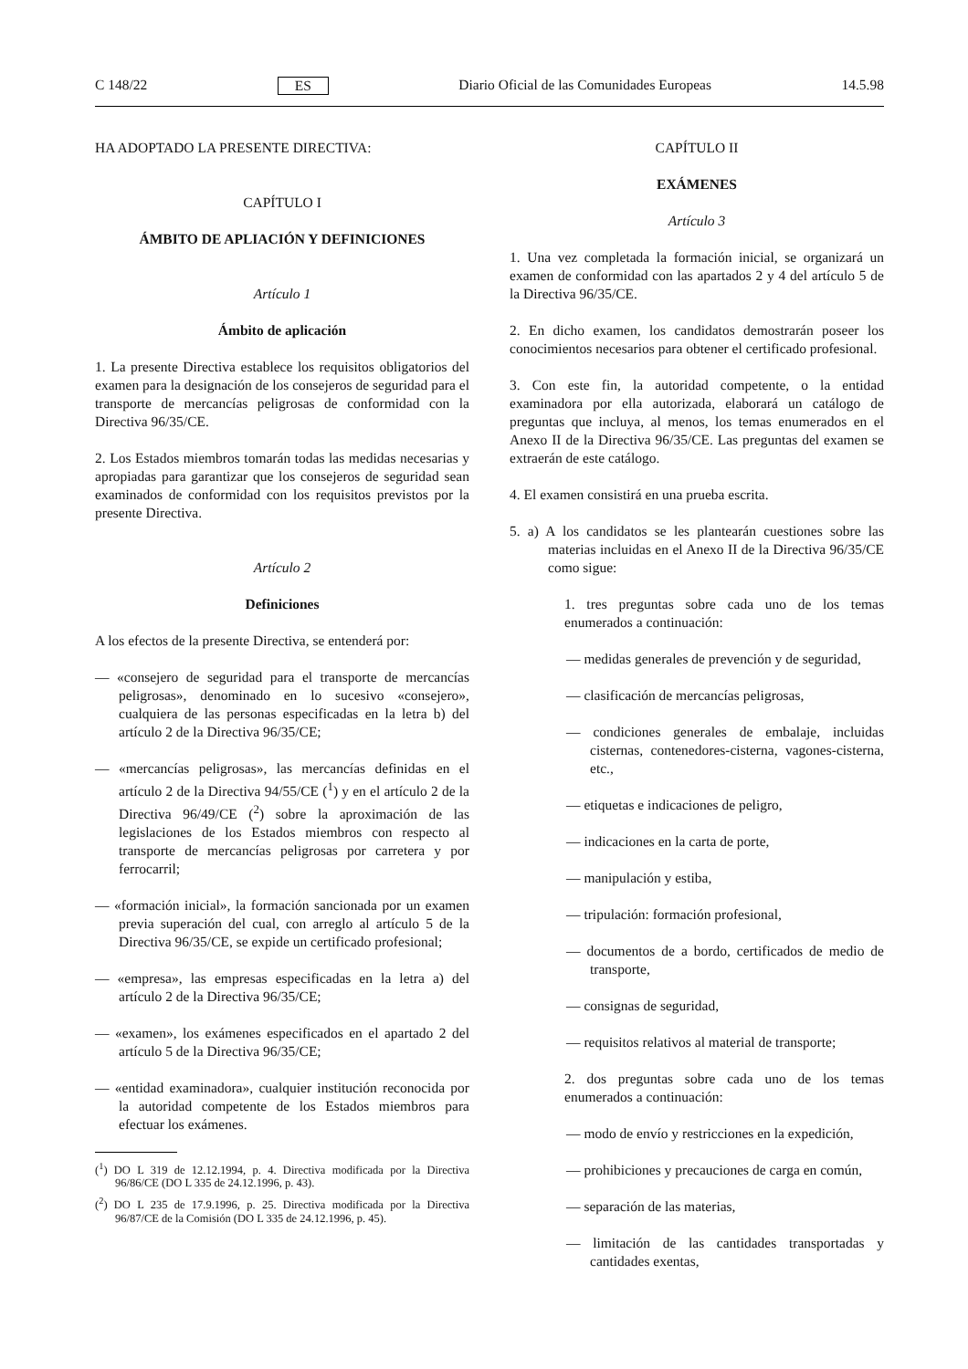C 148/22 ES Diario Oficial de las Comunidades Europeas 14.5.98
HA ADOPTADO LA PRESENTE DIRECTIVA:
CAPÍTULO I
ÁMBITO DE APLIACIÓN Y DEFINICIONES
Artículo 1
Ámbito de aplicación
1. La presente Directiva establece los requisitos obligatorios del examen para la designación de los consejeros de seguridad para el transporte de mercancías peligrosas de conformidad con la Directiva 96/35/CE.
2. Los Estados miembros tomarán todas las medidas necesarias y apropiadas para garantizar que los consejeros de seguridad sean examinados de conformidad con los requisitos previstos por la presente Directiva.
Artículo 2
Definiciones
A los efectos de la presente Directiva, se entenderá por:
— «consejero de seguridad para el transporte de mercancías peligrosas», denominado en lo sucesivo «consejero», cualquiera de las personas especificadas en la letra b) del artículo 2 de la Directiva 96/35/CE;
— «mercancías peligrosas», las mercancías definidas en el artículo 2 de la Directiva 94/55/CE (<sup>1</sup>) y en el artículo 2 de la Directiva 96/49/CE (<sup>2</sup>) sobre la aproximación de las legislaciones de los Estados miembros con respecto al transporte de mercancías peligrosas por carretera y por ferrocarril;
— «formación inicial», la formación sancionada por un examen previa superación del cual, con arreglo al artículo 5 de la Directiva 96/35/CE, se expide un certificado profesional;
— «empresa», las empresas especificadas en la letra a) del artículo 2 de la Directiva 96/35/CE;
— «examen», los exámenes especificados en el apartado 2 del artículo 5 de la Directiva 96/35/CE;
— «entidad examinadora», cualquier institución reconocida por la autoridad competente de los Estados miembros para efectuar los exámenes.
(<sup>1</sup>) DO L 319 de 12.12.1994, p. 4. Directiva modificada por la Directiva 96/86/CE (DO L 335 de 24.12.1996, p. 43).
(<sup>2</sup>) DO L 235 de 17.9.1996, p. 25. Directiva modificada por la Directiva 96/87/CE de la Comisión (DO L 335 de 24.12.1996, p. 45).
CAPÍTULO II
EXÁMENES
Artículo 3
1. Una vez completada la formación inicial, se organizará un examen de conformidad con las apartados 2 y 4 del artículo 5 de la Directiva 96/35/CE.
2. En dicho examen, los candidatos demostrarán poseer los conocimientos necesarios para obtener el certificado profesional.
3. Con este fin, la autoridad competente, o la entidad examinadora por ella autorizada, elaborará un catálogo de preguntas que incluya, al menos, los temas enumerados en el Anexo II de la Directiva 96/35/CE. Las preguntas del examen se extraerán de este catálogo.
4. El examen consistirá en una prueba escrita.
5. a) A los candidatos se les plantearán cuestiones sobre las materias incluidas en el Anexo II de la Directiva 96/35/CE como sigue:
1. tres preguntas sobre cada uno de los temas enumerados a continuación:
— medidas generales de prevención y de seguridad,
— clasificación de mercancías peligrosas,
— condiciones generales de embalaje, incluidas cisternas, contenedores-cisterna, vagones-cisterna, etc.,
— etiquetas e indicaciones de peligro,
— indicaciones en la carta de porte,
— manipulación y estiba,
— tripulación: formación profesional,
— documentos de a bordo, certificados de medio de transporte,
— consignas de seguridad,
— requisitos relativos al material de transporte;
2. dos preguntas sobre cada uno de los temas enumerados a continuación:
— modo de envío y restricciones en la expedición,
— prohibiciones y precauciones de carga en común,
— separación de las materias,
— limitación de las cantidades transportadas y cantidades exentas,